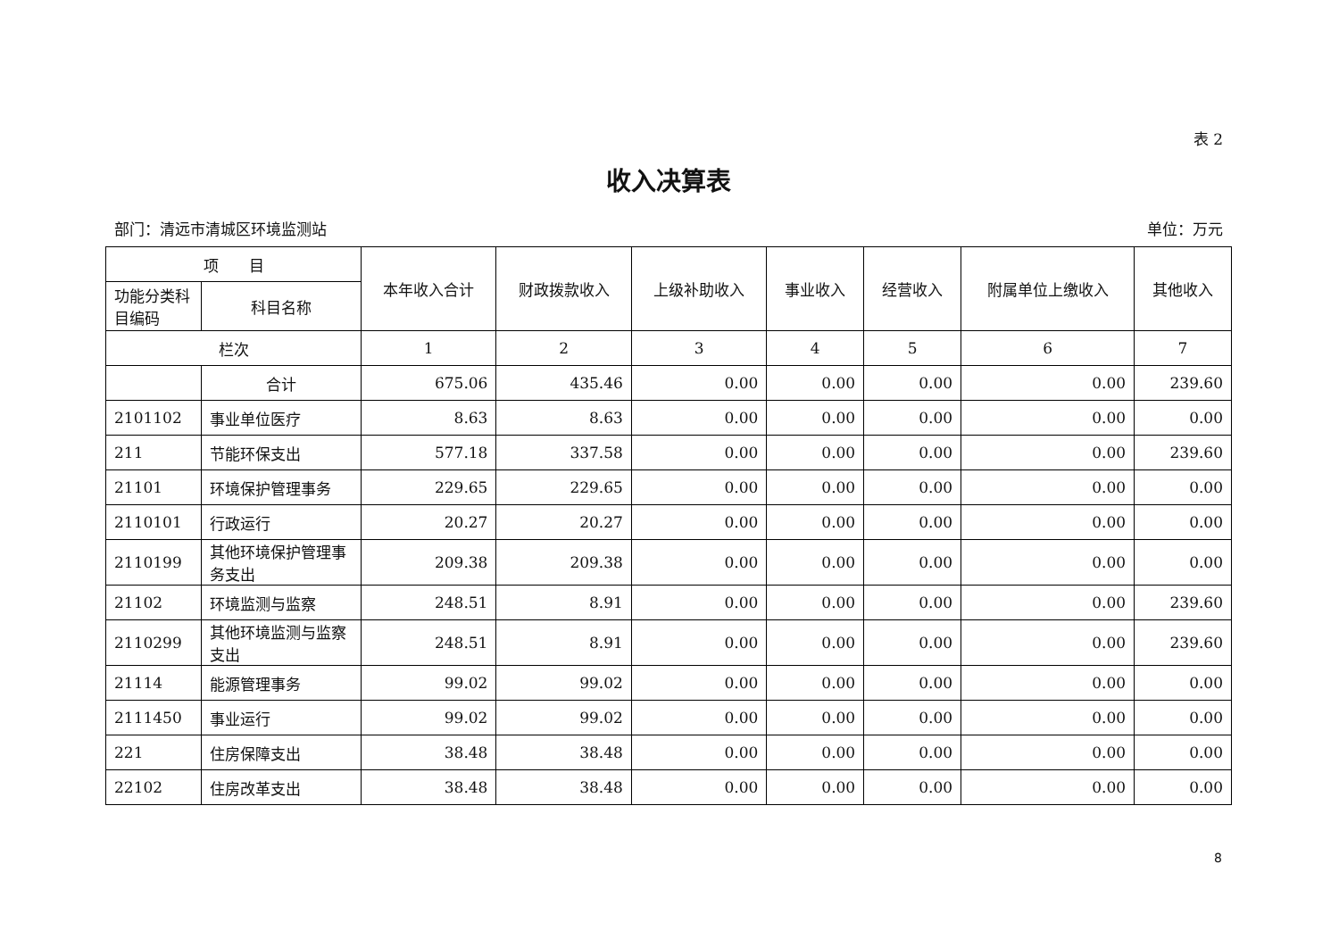表 2
收入决算表
部门：清远市清城区环境监测站 单位：万元
| 项 目 | | 本年收入合计 | 财政拨款收入 | 上级补助收入 | 事业收入 | 经营收入 | 附属单位上缴收入 | 其他收入 |
| --- | --- | --- | --- | --- | --- | --- | --- | --- |
| 功能分类科目编码 | 科目名称 | | | | | | | |
| 栏次 | | 1 | 2 | 3 | 4 | 5 | 6 | 7 |
| | 合计 | 675.06 | 435.46 | 0.00 | 0.00 | 0.00 | 0.00 | 239.60 |
| 2101102 | 事业单位医疗 | 8.63 | 8.63 | 0.00 | 0.00 | 0.00 | 0.00 | 0.00 |
| 211 | 节能环保支出 | 577.18 | 337.58 | 0.00 | 0.00 | 0.00 | 0.00 | 239.60 |
| 21101 | 环境保护管理事务 | 229.65 | 229.65 | 0.00 | 0.00 | 0.00 | 0.00 | 0.00 |
| 2110101 | 行政运行 | 20.27 | 20.27 | 0.00 | 0.00 | 0.00 | 0.00 | 0.00 |
| 2110199 | 其他环境保护管理事务支出 | 209.38 | 209.38 | 0.00 | 0.00 | 0.00 | 0.00 | 0.00 |
| 21102 | 环境监测与监察 | 248.51 | 8.91 | 0.00 | 0.00 | 0.00 | 0.00 | 239.60 |
| 2110299 | 其他环境监测与监察支出 | 248.51 | 8.91 | 0.00 | 0.00 | 0.00 | 0.00 | 239.60 |
| 21114 | 能源管理事务 | 99.02 | 99.02 | 0.00 | 0.00 | 0.00 | 0.00 | 0.00 |
| 2111450 | 事业运行 | 99.02 | 99.02 | 0.00 | 0.00 | 0.00 | 0.00 | 0.00 |
| 221 | 住房保障支出 | 38.48 | 38.48 | 0.00 | 0.00 | 0.00 | 0.00 | 0.00 |
| 22102 | 住房改革支出 | 38.48 | 38.48 | 0.00 | 0.00 | 0.00 | 0.00 | 0.00 |
8